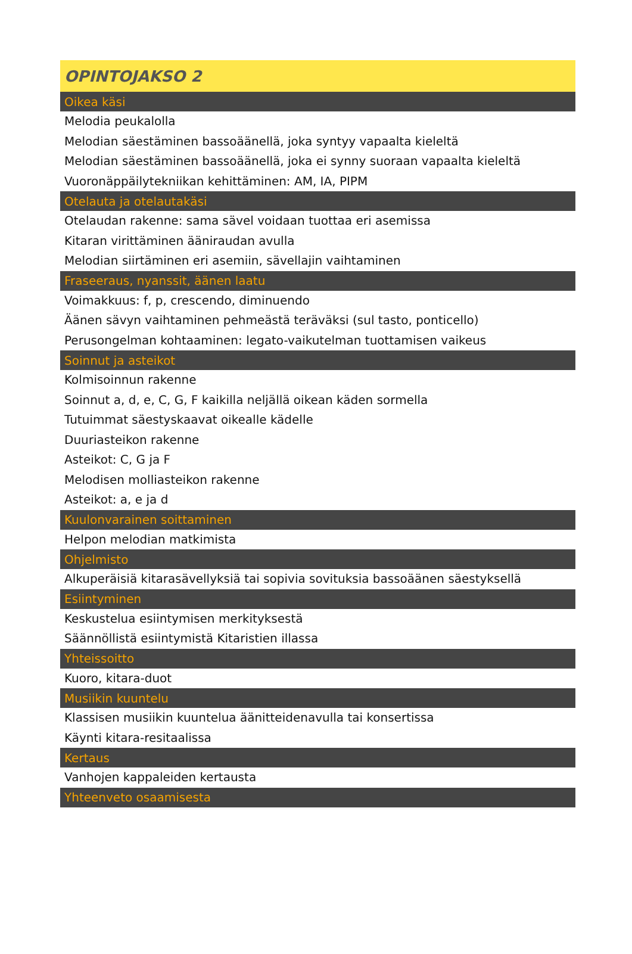| OPINTOJAKSO 2 |
| --- |
| Oikea käsi |
| Melodia peukalolla |
| Melodian säestäminen bassoäänellä, joka syntyy vapaalta kieleltä |
| Melodian säestäminen bassoäänellä, joka ei synny suoraan vapaalta kieleltä |
| Vuoronäppäilytekniikan kehittäminen: AM, IA, PIPM |
| Otelauta ja otelautakäsi |
| Otelaudan rakenne: sama sävel voidaan tuottaa eri asemissa |
| Kitaran virittäminen ääniraudan avulla |
| Melodian siirtäminen eri asemiin, sävellajin vaihtaminen |
| Fraseeraus, nyanssit, äänen laatu |
| Voimakkuus: f, p, crescendo, diminuendo |
| Äänen sävyn vaihtaminen pehmeästä teräväksi (sul tasto, ponticello) |
| Perusongelman kohtaaminen: legato-vaikutelman tuottamisen vaikeus |
| Soinnut ja asteikot |
| Kolmisoinnun rakenne |
| Soinnut a, d, e, C, G, F kaikilla neljällä oikean käden sormella |
| Tutuimmat säestyskaavat oikealle kädelle |
| Duuriasteikon rakenne |
| Asteikot: C, G ja F |
| Melodisen molliasteikon rakenne |
| Asteikot: a, e ja d |
| Kuulonvarainen soittaminen |
| Helpon melodian matkimista |
| Ohjelmisto |
| Alkuperäisiä kitarasävellyksiä tai sopivia sovituksia bassoäänen säestyksellä |
| Esiintyminen |
| Keskustelua esiintymisen merkityksestä |
| Säännöllistä esiintymistä Kitaristien illassa |
| Yhteissoitto |
| Kuoro, kitara-duot |
| Musiikin kuuntelu |
| Klassisen musiikin kuuntelua äänitteidenavulla tai konsertissa |
| Käynti kitara-resitaalissa |
| Kertaus |
| Vanhojen kappaleiden kertausta |
| Yhteenveto osaamisesta |